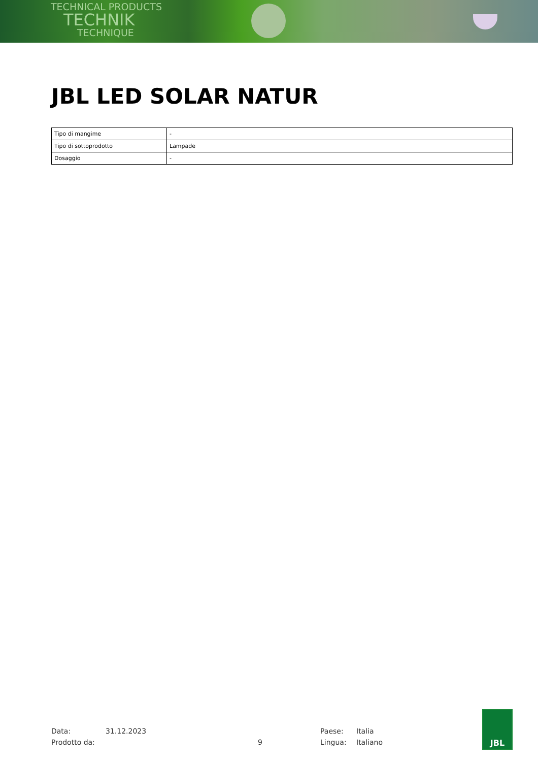TECHNICAL PRODUCTS
TECHNIK
TECHNIQUE
JBL LED SOLAR NATUR
| Tipo di mangime | - |
| Tipo di sottoprodotto | Lampade |
| Dosaggio | - |
Data:
Prodotto da:
31.12.2023
9 Paese:
Lingua:
Italia
Italiano
JBL